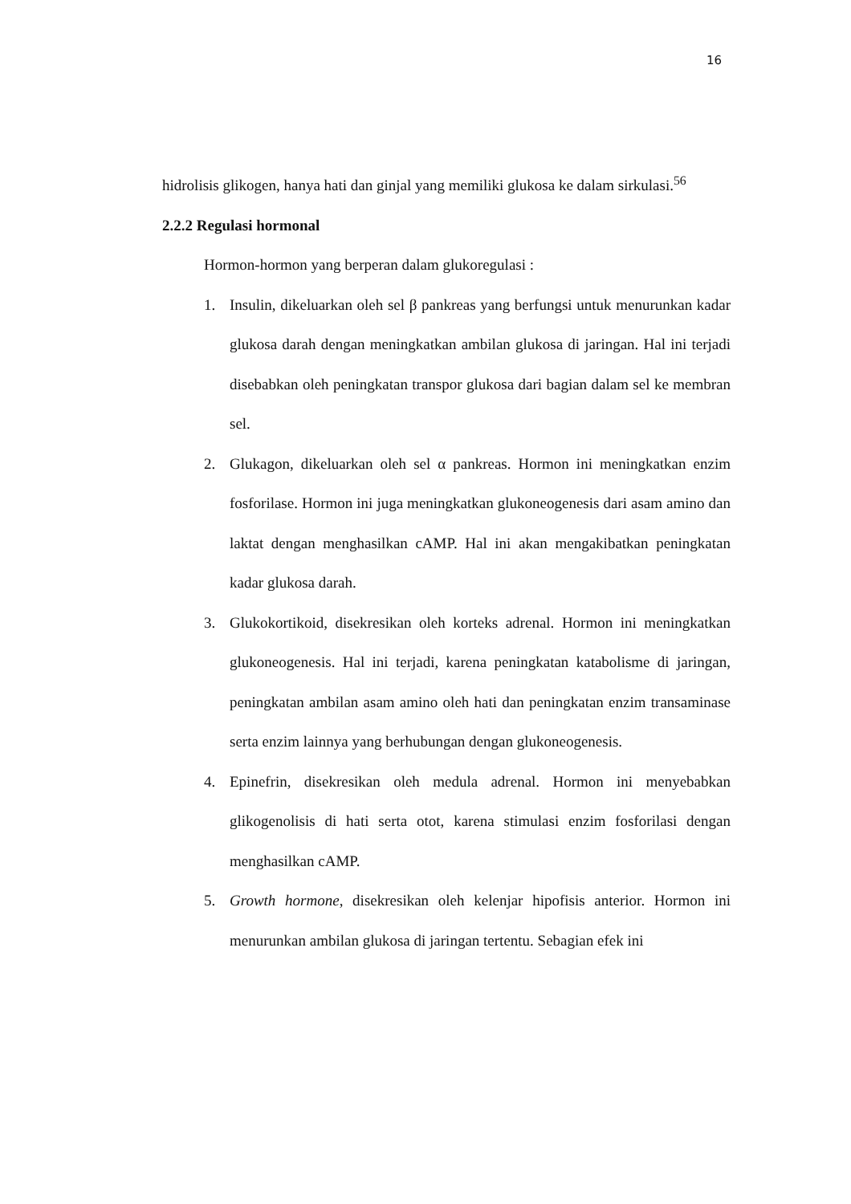16
hidrolisis glikogen, hanya hati dan ginjal yang memiliki glukosa ke dalam sirkulasi.<sup>56</sup>
2.2.2 Regulasi hormonal
Hormon-hormon yang berperan dalam glukoregulasi :
1. Insulin, dikeluarkan oleh sel β pankreas yang berfungsi untuk menurunkan kadar glukosa darah dengan meningkatkan ambilan glukosa di jaringan. Hal ini terjadi disebabkan oleh peningkatan transpor glukosa dari bagian dalam sel ke membran sel.
2. Glukagon, dikeluarkan oleh sel α pankreas. Hormon ini meningkatkan enzim fosforilase. Hormon ini juga meningkatkan glukoneogenesis dari asam amino dan laktat dengan menghasilkan cAMP. Hal ini akan mengakibatkan peningkatan kadar glukosa darah.
3. Glukokortikoid, disekresikan oleh korteks adrenal. Hormon ini meningkatkan glukoneogenesis. Hal ini terjadi, karena peningkatan katabolisme di jaringan, peningkatan ambilan asam amino oleh hati dan peningkatan enzim transaminase serta enzim lainnya yang berhubungan dengan glukoneogenesis.
4. Epinefrin, disekresikan oleh medula adrenal. Hormon ini menyebabkan glikogenolisis di hati serta otot, karena stimulasi enzim fosforilasi dengan menghasilkan cAMP.
5. Growth hormone, disekresikan oleh kelenjar hipofisis anterior. Hormon ini menurunkan ambilan glukosa di jaringan tertentu. Sebagian efek ini